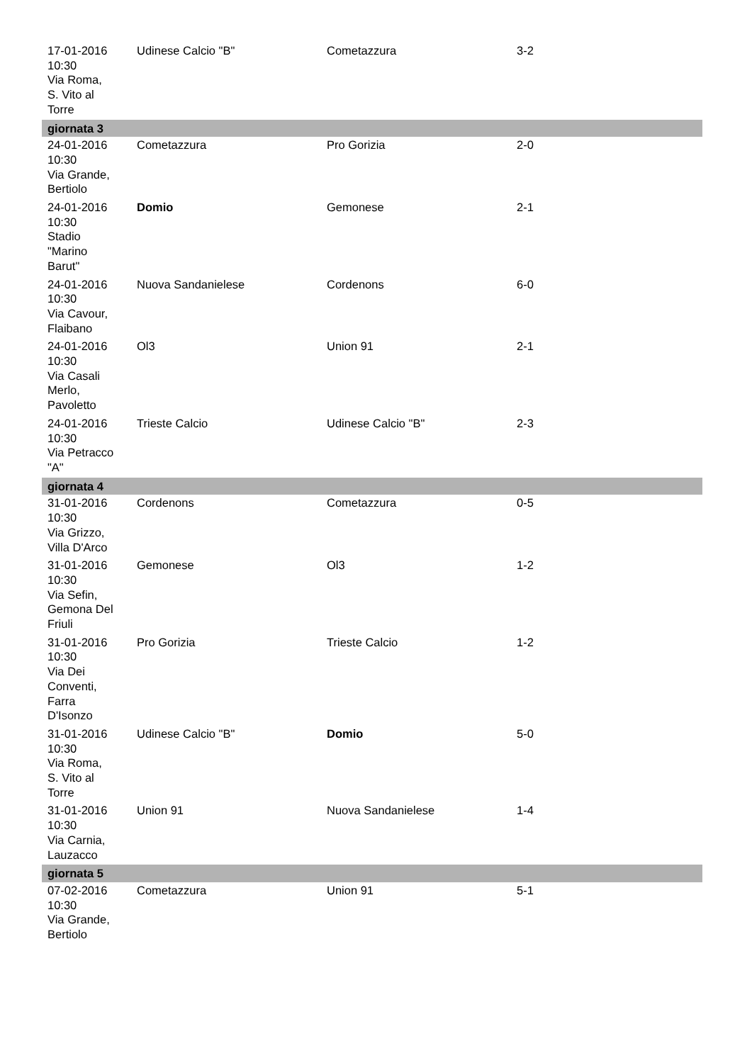| 17-01-2016 10:30 Via Roma, S. Vito al Torre | Udinese Calcio "B" | Cometazzura | 3-2 |
| giornata 3 | | | |
| 24-01-2016 10:30 Via Grande, Bertiolo | Cometazzura | Pro Gorizia | 2-0 |
| 24-01-2016 10:30 Stadio "Marino Barut" | Domio | Gemonese | 2-1 |
| 24-01-2016 10:30 Via Cavour, Flaibano | Nuova Sandanielese | Cordenons | 6-0 |
| 24-01-2016 10:30 Via Casali Merlo, Pavoletto | Ol3 | Union 91 | 2-1 |
| 24-01-2016 10:30 Via Petracco "A" | Trieste Calcio | Udinese Calcio "B" | 2-3 |
| giornata 4 | | | |
| 31-01-2016 10:30 Via Grizzo, Villa D'Arco | Cordenons | Cometazzura | 0-5 |
| 31-01-2016 10:30 Via Sefin, Gemona Del Friuli | Gemonese | Ol3 | 1-2 |
| 31-01-2016 10:30 Via Dei Conventi, Farra D'Isonzo | Pro Gorizia | Trieste Calcio | 1-2 |
| 31-01-2016 10:30 Via Roma, S. Vito al Torre | Udinese Calcio "B" | Domio | 5-0 |
| 31-01-2016 10:30 Via Carnia, Lauzacco | Union 91 | Nuova Sandanielese | 1-4 |
| giornata 5 | | | |
| 07-02-2016 10:30 Via Grande, Bertiolo | Cometazzura | Union 91 | 5-1 |